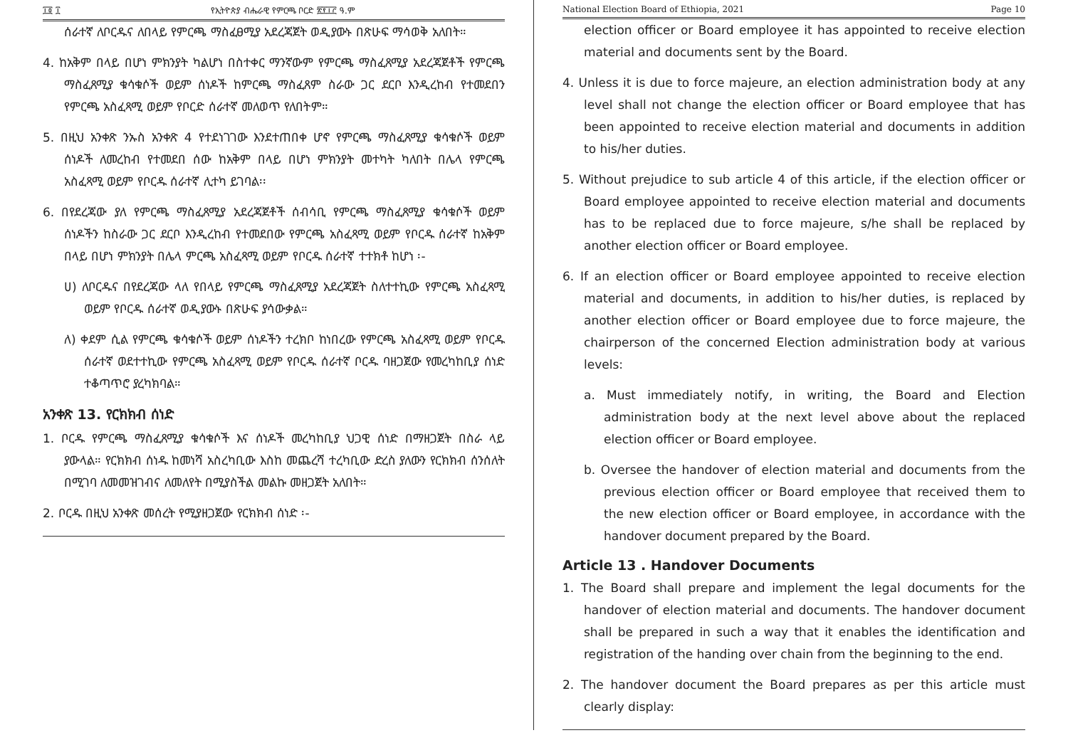፲፬ ፲ የኢትዮጵያ ብሔራዊ የምርጫ ቦርድ ፳፻፲፫ ዓ.ም
ሰራተኛ ለቦርዱና ለበላይ የምርጫ ማስፈፀሚያ አደረጃጀት ወዲያውኑ በጽሁፍ ማሳወቅ አለበት።
4. ከአቅም በላይ በሆነ ምክንያት ካልሆነ በስተቀር ማንኛውም የምርጫ ማስፈጸሚያ አደረጃጀቶች የምርጫ ማስፈጸሚያ ቁሳቁሶች ወይም ሰነዶች ከምርጫ ማስፈጸም ስራው ጋር ደርቦ እንዲረከብ የተመደበን የምርጫ አስፈጻሚ ወይም የቦርድ ሰራተኛ መለወጥ የለበትም።
5. በዚህ አንቀጽ ንኡስ አንቀጽ 4 የተደነገገው እንደተጠበቀ ሆኖ የምርጫ ማስፈጸሚያ ቁሳቁሶች ወይም ሰነዶች ለመረከብ የተመደበ ሰው ከአቅም በላይ በሆነ ምክንያት መተካት ካለበት በሌላ የምርጫ አስፈጻሚ ወይም የቦርዱ ሰራተኛ ሊተካ ይገባል፡፡
6. በየደረጃው ያለ የምርጫ ማስፈጸሚያ አደረጃጀቶች ሰብሳቢ የምርጫ ማስፈጸሚያ ቁሳቁሶች ወይም ሰነዶችን ከስራው ጋር ደርቦ እንዲረከብ የተመደበው የምርጫ አስፈጻሚ ወይም የቦርዱ ሰራተኛ ከአቅም በላይ በሆነ ምክንያት በሌላ ምርጫ አስፈጻሚ ወይም የቦርዱ ሰራተኛ ተተክቶ ከሆነ ፡-
ሀ) ለቦርዱና በየደረጃው ላለ የበላይ የምርጫ ማስፈጸሚያ አደረጃጀት ስለተተኪው የምርጫ አስፈጻሚ ወይም የቦርዱ ሰራተኛ ወዲያውኑ በጽሁፍ ያሳውቃል።
ለ) ቀደም ሲል የምርጫ ቁሳቁሶች ወይም ሰነዶችን ተረክቦ ከነበረው የምርጫ አስፈጻሚ ወይም የቦርዱ ሰራተኛ ወደተተኪው የምርጫ አስፈጻሚ ወይም የቦርዱ ሰራተኛ ቦርዱ ባዘጋጀው የመረካከቢያ ሰነድ ተቆጣጥሮ ያረካክባል።
አንቀጽ 13. የርክክብ ሰነድ
1. ቦርዱ የምርጫ ማስፈጸሚያ ቁሳቁሶች እና ሰነዶች መረካከቢያ ህጋዊ ሰነድ በማዘጋጀት በስራ ላይ ያውላል። የርክክብ ሰነዱ ከመነሻ አስረካቢው እስከ መጨረሻ ተረካቢው ድረስ ያለውን የርክክብ ሰንሰለት በሚገባ ለመመዝገብና ለመለየት በሚያስችል መልኩ መዘጋጀት አለበት።
2. ቦርዱ በዚህ አንቀጽ መሰረት የሚያዘጋጀው የርክክብ ሰነድ ፡-
National Election Board of Ethiopia, 2021 Page 10
election officer or Board employee it has appointed to receive election material and documents sent by the Board.
4. Unless it is due to force majeure, an election administration body at any level shall not change the election officer or Board employee that has been appointed to receive election material and documents in addition to his/her duties.
5. Without prejudice to sub article 4 of this article, if the election officer or Board employee appointed to receive election material and documents has to be replaced due to force majeure, s/he shall be replaced by another election officer or Board employee.
6. If an election officer or Board employee appointed to receive election material and documents, in addition to his/her duties, is replaced by another election officer or Board employee due to force majeure, the chairperson of the concerned Election administration body at various levels:
a. Must immediately notify, in writing, the Board and Election administration body at the next level above about the replaced election officer or Board employee.
b. Oversee the handover of election material and documents from the previous election officer or Board employee that received them to the new election officer or Board employee, in accordance with the handover document prepared by the Board.
Article 13 . Handover Documents
1. The Board shall prepare and implement the legal documents for the handover of election material and documents. The handover document shall be prepared in such a way that it enables the identification and registration of the handing over chain from the beginning to the end.
2. The handover document the Board prepares as per this article must clearly display: